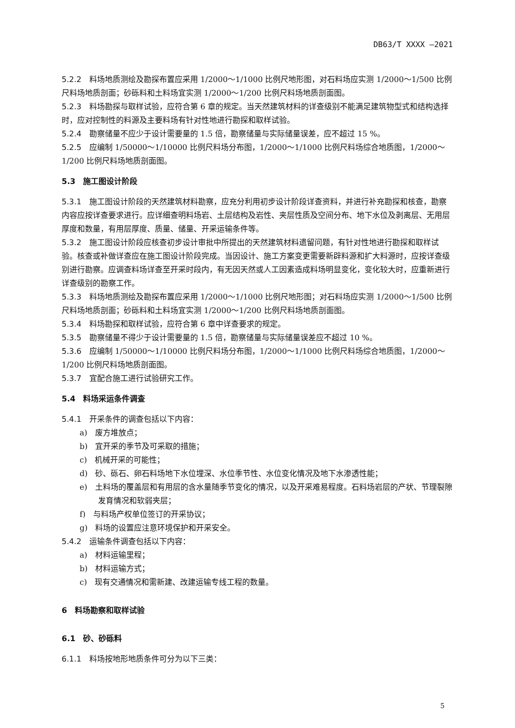DB63/T XXXX —2021
5.2.2 料场地质测绘及勘探布置应采用 1/2000～1/1000 比例尺地形图，对石料场应实测 1/2000～1/500 比例尺料场地质剖面；砂砾料和土料场宜实测 1/2000～1/200 比例尺料场地质剖面图。
5.2.3 料场勘探与取样试验，应符合第 6 章的规定。当天然建筑材料的详查级别不能满足建筑物型式和结构选择时，应对控制性的料源及主要料场有针对性地进行勘探和取样试验。
5.2.4 勘察储量不应少于设计需要量的 1.5 倍，勘察储量与实际储量误差，应不超过 15 %。
5.2.5 应编制 1/50000～1/10000 比例尺料场分布图，1/2000～1/1000 比例尺料场综合地质图，1/2000～1/200 比例尺料场地质剖面图。
5.3　施工图设计阶段
5.3.1 施工图设计阶段的天然建筑材料勘察，应充分利用初步设计阶段详查资料，并进行补充勘探和核查，勘察内容应按详查要求进行。应详细查明料场岩、土层结构及岩性、夹层性质及空间分布、地下水位及剥离层、无用层厚度和数量，有用层厚度、质量、储量、开采运输条件等。
5.3.2 施工图设计阶段应核查初步设计审批中所提出的天然建筑材料遗留问题，有针对性地进行勘探和取样试验。核查或补做详查应在施工图设计阶段完成。当因设计、施工方案变更需要新辟料源和扩大料源时，应按详查级别进行勘察。应调查料场详查至开采时段内，有无因天然或人工因素造成料场明显变化，变化较大时，应重新进行详查级别的勘察工作。
5.3.3 料场地质测绘及勘探布置应采用 1/2000～1/1000 比例尺地形图；对石料场应实测 1/2000～1/500 比例尺料场地质剖面；砂砾料和土料场宜实测 1/2000～1/200 比例尺料场地质剖面图。
5.3.4 料场勘探和取样试验，应符合第 6 章中详查要求的规定。
5.3.5 勘察储量不得少于设计需要量的 1.5 倍，勘察储量与实际储量误差应不超过 10 %。
5.3.6 应编制 1/50000～1/10000 比例尺料场分布图，1/2000～1/1000 比例尺料场综合地质图，1/2000～1/200 比例尺料场地质剖面图。
5.3.7 宜配合施工进行试验研究工作。
5.4　料场采运条件调查
5.4.1 开采条件的调查包括以下内容：
a)　废方堆放点；
b)　宜开采的季节及可采取的措施；
c)　机械开采的可能性；
d)　砂、砾石、卵石料场地下水位埋深、水位季节性、水位变化情况及地下水渗透性能；
e)　土料场的覆盖层和有用层的含水量随季节变化的情况，以及开采难易程度。石料场岩层的产状、节理裂隙发育情况和软弱夹层；
f)　与料场产权单位签订的开采协议；
g)　料场的设置应注意环境保护和开采安全。
5.4.2 运输条件调查包括以下内容：
a)　材料运输里程；
b)　材料运输方式；
c)　现有交通情况和需新建、改建运输专线工程的数量。
6　料场勘察和取样试验
6.1　砂、砂砾料
6.1.1 料场按地形地质条件可分为以下三类：
5